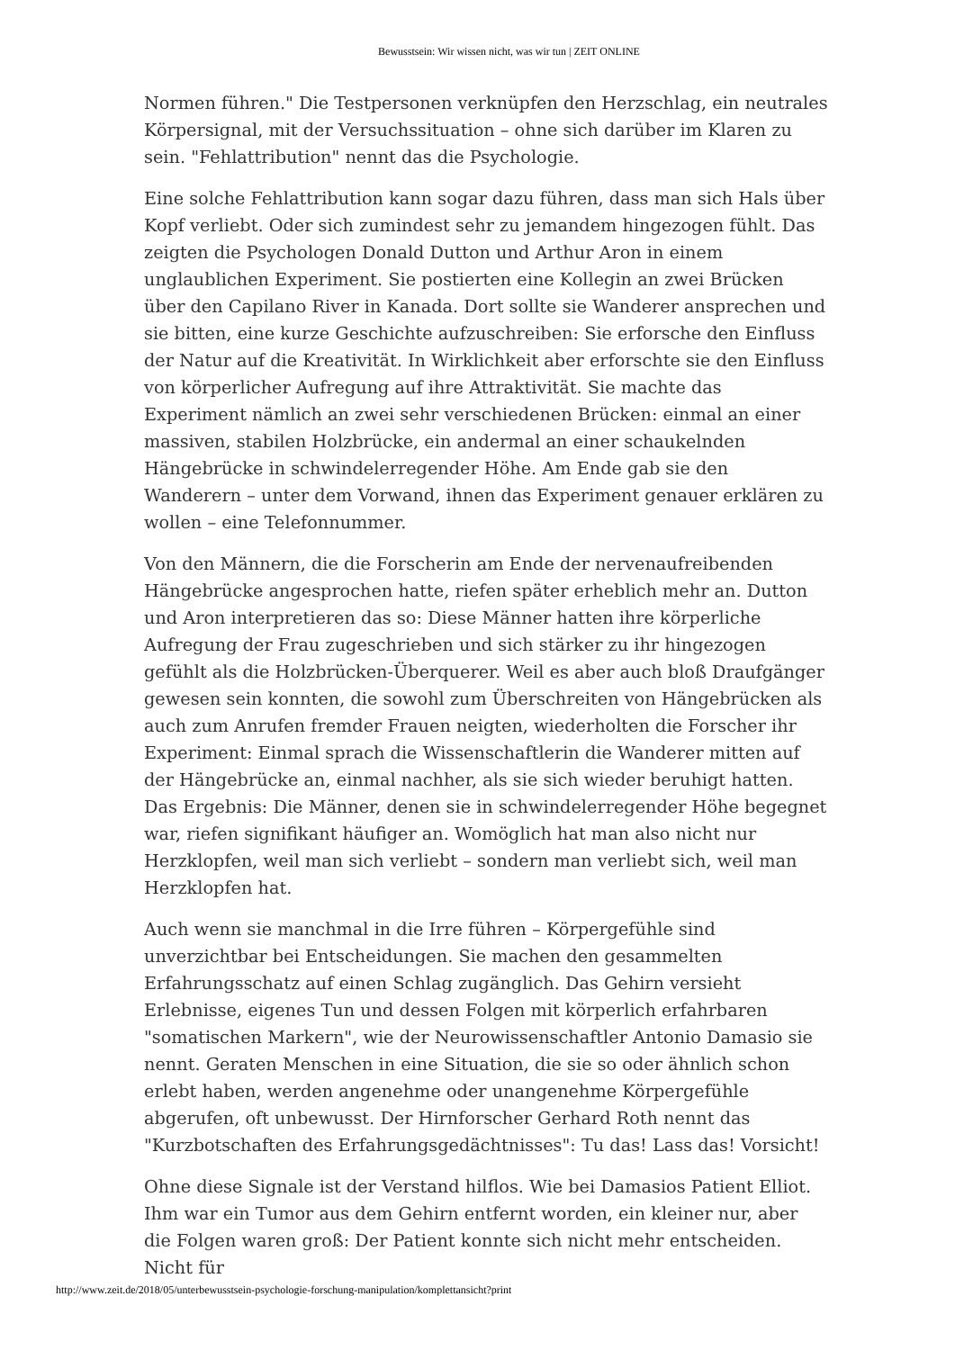Bewusstsein: Wir wissen nicht, was wir tun | ZEIT ONLINE
Normen führen." Die Testpersonen verknüpfen den Herzschlag, ein neutrales Körpersignal, mit der Versuchssituation – ohne sich darüber im Klaren zu sein. "Fehlattribution" nennt das die Psychologie.
Eine solche Fehlattribution kann sogar dazu führen, dass man sich Hals über Kopf verliebt. Oder sich zumindest sehr zu jemandem hingezogen fühlt. Das zeigten die Psychologen Donald Dutton und Arthur Aron in einem unglaublichen Experiment. Sie postierten eine Kollegin an zwei Brücken über den Capilano River in Kanada. Dort sollte sie Wanderer ansprechen und sie bitten, eine kurze Geschichte aufzuschreiben: Sie erforsche den Einfluss der Natur auf die Kreativität. In Wirklichkeit aber erforschte sie den Einfluss von körperlicher Aufregung auf ihre Attraktivität. Sie machte das Experiment nämlich an zwei sehr verschiedenen Brücken: einmal an einer massiven, stabilen Holzbrücke, ein andermal an einer schaukelnden Hängebrücke in schwindelerregender Höhe. Am Ende gab sie den Wanderern – unter dem Vorwand, ihnen das Experiment genauer erklären zu wollen – eine Telefonnummer.
Von den Männern, die die Forscherin am Ende der nervenaufreibenden Hängebrücke angesprochen hatte, riefen später erheblich mehr an. Dutton und Aron interpretieren das so: Diese Männer hatten ihre körperliche Aufregung der Frau zugeschrieben und sich stärker zu ihr hingezogen gefühlt als die Holzbrücken-Überquerer. Weil es aber auch bloß Draufgänger gewesen sein konnten, die sowohl zum Überschreiten von Hängebrücken als auch zum Anrufen fremder Frauen neigten, wiederholten die Forscher ihr Experiment: Einmal sprach die Wissenschaftlerin die Wanderer mitten auf der Hängebrücke an, einmal nachher, als sie sich wieder beruhigt hatten. Das Ergebnis: Die Männer, denen sie in schwindelerregender Höhe begegnet war, riefen signifikant häufiger an. Womöglich hat man also nicht nur Herzklopfen, weil man sich verliebt – sondern man verliebt sich, weil man Herzklopfen hat.
Auch wenn sie manchmal in die Irre führen – Körpergefühle sind unverzichtbar bei Entscheidungen. Sie machen den gesammelten Erfahrungsschatz auf einen Schlag zugänglich. Das Gehirn versieht Erlebnisse, eigenes Tun und dessen Folgen mit körperlich erfahrbaren "somatischen Markern", wie der Neurowissenschaftler Antonio Damasio sie nennt. Geraten Menschen in eine Situation, die sie so oder ähnlich schon erlebt haben, werden angenehme oder unangenehme Körpergefühle abgerufen, oft unbewusst. Der Hirnforscher Gerhard Roth nennt das "Kurzbotschaften des Erfahrungsgedächtnisses": Tu das! Lass das! Vorsicht!
Ohne diese Signale ist der Verstand hilflos. Wie bei Damasios Patient Elliot. Ihm war ein Tumor aus dem Gehirn entfernt worden, ein kleiner nur, aber die Folgen waren groß: Der Patient konnte sich nicht mehr entscheiden. Nicht für
http://www.zeit.de/2018/05/unterbewusstsein-psychologie-forschung-manipulation/komplettansicht?print